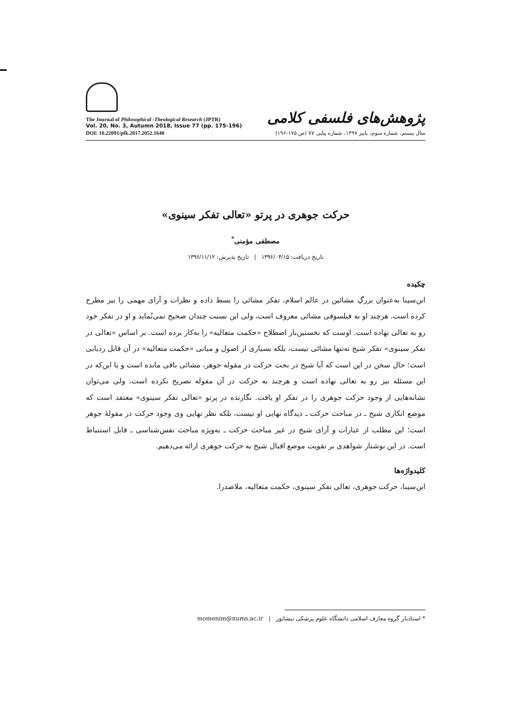The Journal of Philosophical -Theological Research (JPTR)
Vol. 20, No. 3, Autumn 2018, Issue 77 (pp. 175-196)
DOI: 10.22091/pfk.2017.2052.1640
پژوهش‌های فلسفی کلامی
سال بیستم، شماره سوم، پاییز ۱۳۹۷، شماره پیاپی ۷۷ (ص ۱۷۵-۱۹۶)
حرکت جوهری در پرتو «تعالی تفکر سینوی»
مصطفی مؤمنی<sup>*</sup>
تاریخ دریافت: ۱۳۹۶/۰۴/۱۵ | تاریخ پذیرش: ۱۳۹۶/۱۱/۱۲
چکیده
ابن‌سینا به‌عنوان بزرگِ مشائین در عالم اسلام، تفکر مشائی را بسط داده و نظرات و آرای مهمی را نیز مطرح کرده است. هرچند او به فیلسوفی مشائی معروف است، ولی این نسبت چندان صحیح نمی‌نُماید و او در تفکر خود رو به تعالی نهاده است. اوست که نخستین‌بار اصطلاح «حکمت متعالیه» را به‌کار برده است. بر اساس «تعالی در تفکر سینوی» تفکر شیخ نه‌تنها مشائی نیست، بلکه بسیاری از اصول و مبانی «حکمت متعالیه» در آن قابل ردیابی است؛ حال سخن در این است که آیا شیخ در بحث حرکت در مقوله جوهر، مشائی باقی مانده است و یا این‌که در این مسئله نیز رو به تعالی نهاده است و هرچند به حرکت در آن مقوله تصریح نکرده است، ولی می‌توان نشانه‌هایی از وجود حرکت جوهری را در تفکر او یافت. نگارنده در پرتو «تعالی تفکر سینوی» معتقد است که موضع انکاری شیخ ـ در مباحث حرکت ـ دیدگاه نهایی او نیست، بلکه نظر نهایی وی وجود حرکت در مقولهٔ جوهر است؛ این مطلب از عبارات و آرای شیخ در غیر مباحث حرکت ـ به‌ویژه مباحث نفس‌شناسی ـ قابل استنباط است. در این نوشتار شواهدی بر تقویت موضع اقبال شیخ به حرکت جوهری ارائه می‌دهیم.
کلیدواژه‌ها
ابن‌سینا، حرکت جوهری، تعالی تفکر سینوی، حکمت متعالیه، ملاصدرا.
* استادیار گروه معارف اسلامی دانشگاه علوم پزشکی نیشابور | momenim@nums.ac.ir